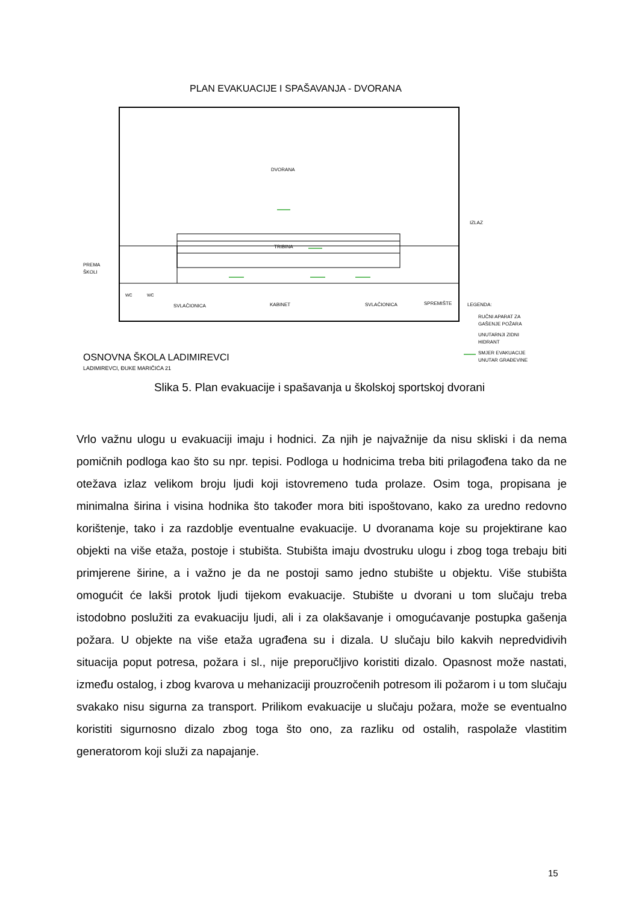PLAN EVAKUACIJE I SPAŠAVANJA - DVORANA
DVORANA
TRIBINA
PREMA
ŠKOLI
IZLAZ
WC
WC
SVLAČIONICA
KABINET
SVLAČIONICA
SPREMIŠTE
LEGENDA:
RUČNI APARAT ZA
GAŠENJE POŽARA
UNUTARNJI ZIDNI
HIDRANT
SMJER EVAKUACIJE
UNUTAR GRAĐEVINE
OSNOVNA ŠKOLA LADIMIREVCI
LADIMIREVCI, ĐUKE MARIČIĆA 21
Slika 5. Plan evakuacije i spašavanja u školskoj sportskoj dvorani
Vrlo važnu ulogu u evakuaciji imaju i hodnici. Za njih je najvažnije da nisu skliski i da nema pomičnih podloga kao što su npr. tepisi. Podloga u hodnicima treba biti prilagođena tako da ne otežava izlaz velikom broju ljudi koji istovremeno tuda prolaze. Osim toga, propisana je minimalna širina i visina hodnika što također mora biti ispoštovano, kako za uredno redovno korištenje, tako i za razdoblje eventualne evakuacije. U dvoranama koje su projektirane kao objekti na više etaža, postoje i stubišta. Stubišta imaju dvostruku ulogu i zbog toga trebaju biti primjerene širine, a i važno je da ne postoji samo jedno stubište u objektu. Više stubišta omogućit će lakši protok ljudi tijekom evakuacije. Stubište u dvorani u tom slučaju treba istodobno poslužiti za evakuaciju ljudi, ali i za olakšavanje i omogućavanje postupka gašenja požara. U objekte na više etaža ugrađena su i dizala. U slučaju bilo kakvih nepredvidivih situacija poput potresa, požara i sl., nije preporučljivo koristiti dizalo. Opasnost može nastati, između ostalog, i zbog kvarova u mehanizaciji prouzročenih potresom ili požarom i u tom slučaju svakako nisu sigurna za transport. Prilikom evakuacije u slučaju požara, može se eventualno koristiti sigurnosno dizalo zbog toga što ono, za razliku od ostalih, raspolaže vlastitim generatorom koji služi za napajanje.
15